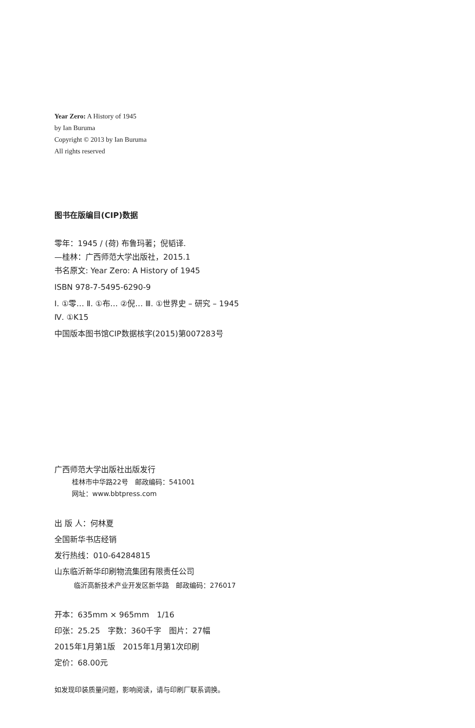Year Zero: A History of 1945
by Ian Buruma
Copyright © 2013 by Ian Buruma
All rights reserved
图书在版编目(CIP)数据
零年：1945 / (荷) 布鲁玛著；倪韬译.
—桂林：广西师范大学出版社，2015.1
书名原文: Year Zero: A History of 1945
ISBN 978-7-5495-6290-9
Ⅰ. ①零… Ⅱ. ①布… ②倪… Ⅲ. ①世界史 – 研究 – 1945
Ⅳ. ①K15
中国版本图书馆CIP数据核字(2015)第007283号
广西师范大学出版社出版发行
桂林市中华路22号　邮政编码：541001
网址：www.bbtpress.com
出 版 人：何林夏
全国新华书店经销
发行热线：010-64284815
山东临沂新华印刷物流集团有限责任公司
临沂高新技术产业开发区新华路　邮政编码：276017
开本：635mm × 965mm　1/16
印张：25.25　字数：360千字　图片：27幅
2015年1月第1版　2015年1月第1次印刷
定价：68.00元
如发现印装质量问题，影响阅读，请与印刷厂联系调换。